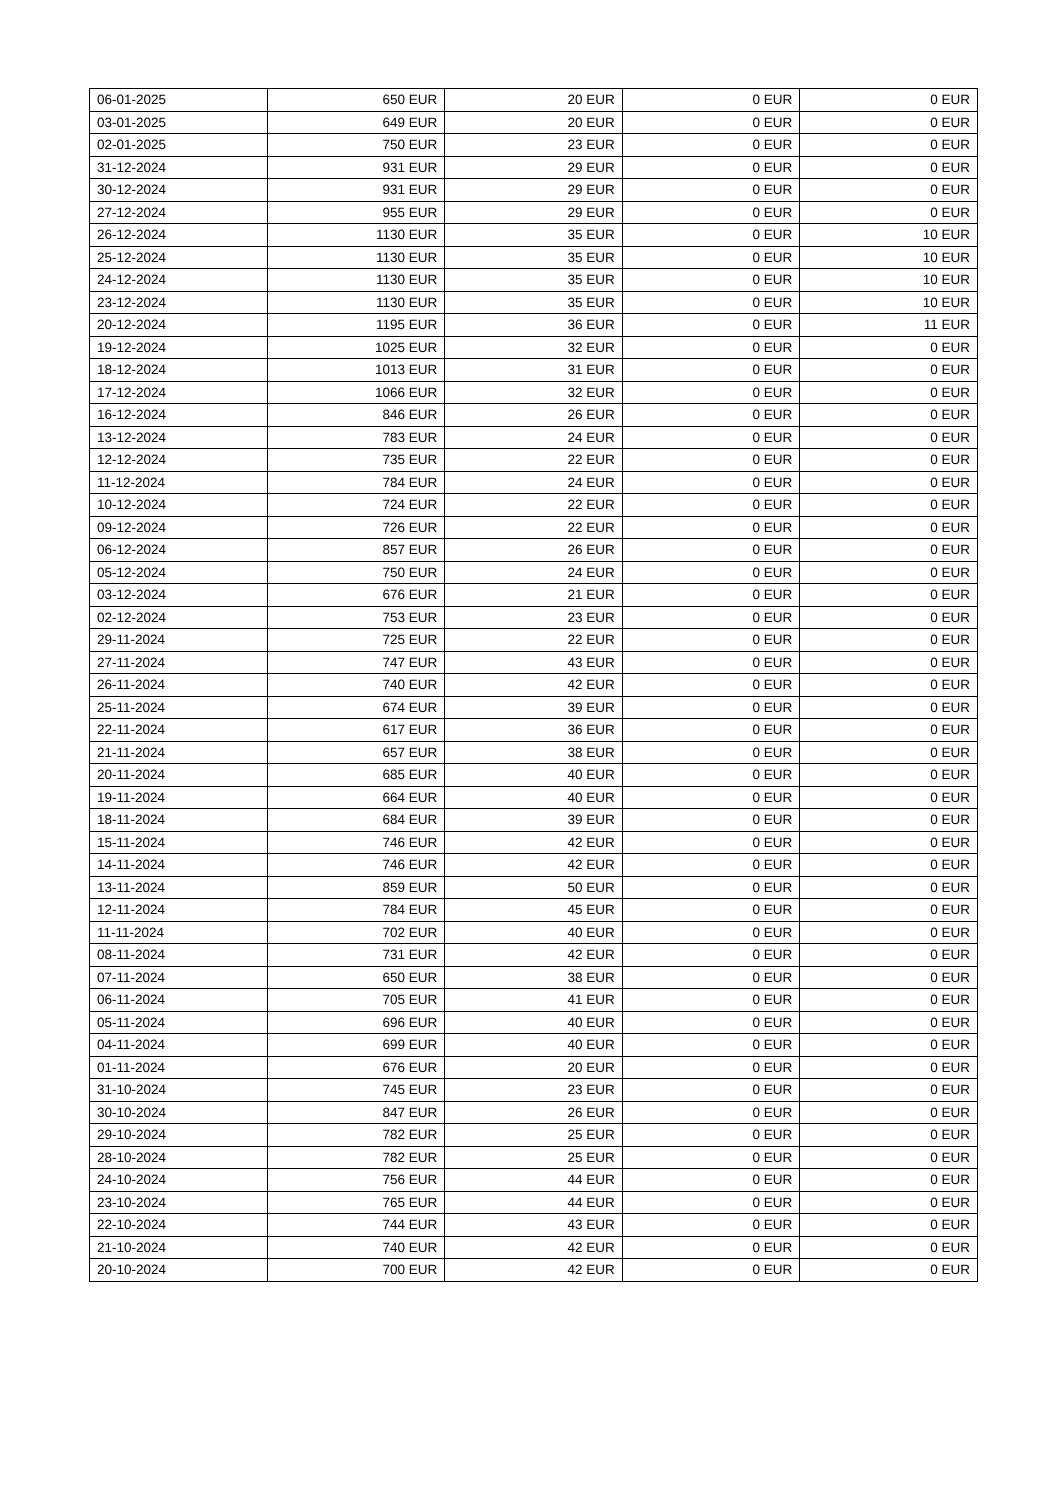| 06-01-2025 | 650 EUR | 20 EUR | 0 EUR | 0 EUR |
| 03-01-2025 | 649 EUR | 20 EUR | 0 EUR | 0 EUR |
| 02-01-2025 | 750 EUR | 23 EUR | 0 EUR | 0 EUR |
| 31-12-2024 | 931 EUR | 29 EUR | 0 EUR | 0 EUR |
| 30-12-2024 | 931 EUR | 29 EUR | 0 EUR | 0 EUR |
| 27-12-2024 | 955 EUR | 29 EUR | 0 EUR | 0 EUR |
| 26-12-2024 | 1130 EUR | 35 EUR | 0 EUR | 10 EUR |
| 25-12-2024 | 1130 EUR | 35 EUR | 0 EUR | 10 EUR |
| 24-12-2024 | 1130 EUR | 35 EUR | 0 EUR | 10 EUR |
| 23-12-2024 | 1130 EUR | 35 EUR | 0 EUR | 10 EUR |
| 20-12-2024 | 1195 EUR | 36 EUR | 0 EUR | 11 EUR |
| 19-12-2024 | 1025 EUR | 32 EUR | 0 EUR | 0 EUR |
| 18-12-2024 | 1013 EUR | 31 EUR | 0 EUR | 0 EUR |
| 17-12-2024 | 1066 EUR | 32 EUR | 0 EUR | 0 EUR |
| 16-12-2024 | 846 EUR | 26 EUR | 0 EUR | 0 EUR |
| 13-12-2024 | 783 EUR | 24 EUR | 0 EUR | 0 EUR |
| 12-12-2024 | 735 EUR | 22 EUR | 0 EUR | 0 EUR |
| 11-12-2024 | 784 EUR | 24 EUR | 0 EUR | 0 EUR |
| 10-12-2024 | 724 EUR | 22 EUR | 0 EUR | 0 EUR |
| 09-12-2024 | 726 EUR | 22 EUR | 0 EUR | 0 EUR |
| 06-12-2024 | 857 EUR | 26 EUR | 0 EUR | 0 EUR |
| 05-12-2024 | 750 EUR | 24 EUR | 0 EUR | 0 EUR |
| 03-12-2024 | 676 EUR | 21 EUR | 0 EUR | 0 EUR |
| 02-12-2024 | 753 EUR | 23 EUR | 0 EUR | 0 EUR |
| 29-11-2024 | 725 EUR | 22 EUR | 0 EUR | 0 EUR |
| 27-11-2024 | 747 EUR | 43 EUR | 0 EUR | 0 EUR |
| 26-11-2024 | 740 EUR | 42 EUR | 0 EUR | 0 EUR |
| 25-11-2024 | 674 EUR | 39 EUR | 0 EUR | 0 EUR |
| 22-11-2024 | 617 EUR | 36 EUR | 0 EUR | 0 EUR |
| 21-11-2024 | 657 EUR | 38 EUR | 0 EUR | 0 EUR |
| 20-11-2024 | 685 EUR | 40 EUR | 0 EUR | 0 EUR |
| 19-11-2024 | 664 EUR | 40 EUR | 0 EUR | 0 EUR |
| 18-11-2024 | 684 EUR | 39 EUR | 0 EUR | 0 EUR |
| 15-11-2024 | 746 EUR | 42 EUR | 0 EUR | 0 EUR |
| 14-11-2024 | 746 EUR | 42 EUR | 0 EUR | 0 EUR |
| 13-11-2024 | 859 EUR | 50 EUR | 0 EUR | 0 EUR |
| 12-11-2024 | 784 EUR | 45 EUR | 0 EUR | 0 EUR |
| 11-11-2024 | 702 EUR | 40 EUR | 0 EUR | 0 EUR |
| 08-11-2024 | 731 EUR | 42 EUR | 0 EUR | 0 EUR |
| 07-11-2024 | 650 EUR | 38 EUR | 0 EUR | 0 EUR |
| 06-11-2024 | 705 EUR | 41 EUR | 0 EUR | 0 EUR |
| 05-11-2024 | 696 EUR | 40 EUR | 0 EUR | 0 EUR |
| 04-11-2024 | 699 EUR | 40 EUR | 0 EUR | 0 EUR |
| 01-11-2024 | 676 EUR | 20 EUR | 0 EUR | 0 EUR |
| 31-10-2024 | 745 EUR | 23 EUR | 0 EUR | 0 EUR |
| 30-10-2024 | 847 EUR | 26 EUR | 0 EUR | 0 EUR |
| 29-10-2024 | 782 EUR | 25 EUR | 0 EUR | 0 EUR |
| 28-10-2024 | 782 EUR | 25 EUR | 0 EUR | 0 EUR |
| 24-10-2024 | 756 EUR | 44 EUR | 0 EUR | 0 EUR |
| 23-10-2024 | 765 EUR | 44 EUR | 0 EUR | 0 EUR |
| 22-10-2024 | 744 EUR | 43 EUR | 0 EUR | 0 EUR |
| 21-10-2024 | 740 EUR | 42 EUR | 0 EUR | 0 EUR |
| 20-10-2024 | 700 EUR | 42 EUR | 0 EUR | 0 EUR |